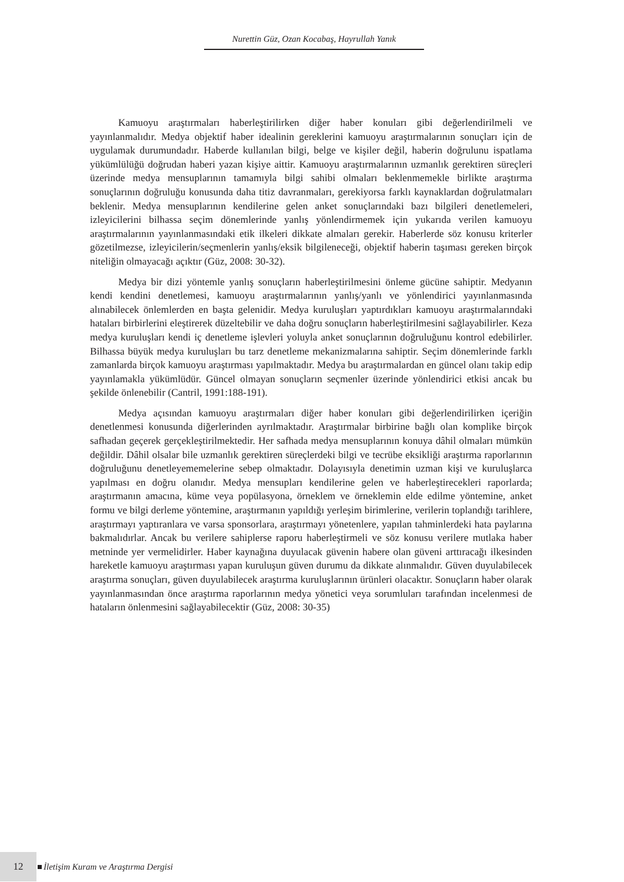Nurettin Güz, Ozan Kocabaş, Hayrullah Yanık
Kamuoyu araştırmaları haberleştirilirken diğer haber konuları gibi değerlendirilmeli ve yayınlanmalıdır. Medya objektif haber idealinin gereklerini kamuoyu araştırmalarının sonuçları için de uygulamak durumundadır. Haberde kullanılan bilgi, belge ve kişiler değil, haberin doğrulunu ispatlama yükümlülüğü doğrudan haberi yazan kişiye aittir. Kamuoyu araştırmalarının uzmanlık gerektiren süreçleri üzerinde medya mensuplarının tamamıyla bilgi sahibi olmaları beklenmemekle birlikte araştırma sonuçlarının doğruluğu konusunda daha titiz davranmaları, gerekiyorsa farklı kaynaklardan doğrulatmaları beklenir. Medya mensuplarının kendilerine gelen anket sonuçlarındaki bazı bilgileri denetlemeleri, izleyicilerini bilhassa seçim dönemlerinde yanlış yönlendirmemek için yukarıda verilen kamuoyu araştırmalarının yayınlanmasındaki etik ilkeleri dikkate almaları gerekir. Haberlerde söz konusu kriterler gözetilmezse, izleyicilerin/seçmenlerin yanlış/eksik bilgileneceği, objektif haberin taşıması gereken birçok niteliğin olmayacağı açıktır (Güz, 2008: 30-32).
Medya bir dizi yöntemle yanlış sonuçların haberleştirilmesini önleme gücüne sahiptir. Medyanın kendi kendini denetlemesi, kamuoyu araştırmalarının yanlış/yanlı ve yönlendirici yayınlanmasında alınabilecek önlemlerden en başta gelenidir. Medya kuruluşları yaptırdıkları kamuoyu araştırmalarındaki hataları birbirlerini eleştirerek düzeltebilir ve daha doğru sonuçların haberleştirilmesini sağlayabilirler. Keza medya kuruluşları kendi iç denetleme işlevleri yoluyla anket sonuçlarının doğruluğunu kontrol edebilirler. Bilhassa büyük medya kuruluşları bu tarz denetleme mekanizmalarına sahiptir. Seçim dönemlerinde farklı zamanlarda birçok kamuoyu araştırması yapılmaktadır. Medya bu araştırmalardan en güncel olanı takip edip yayınlamakla yükümlüdür. Güncel olmayan sonuçların seçmenler üzerinde yönlendirici etkisi ancak bu şekilde önlenebilir (Cantril, 1991:188-191).
Medya açısından kamuoyu araştırmaları diğer haber konuları gibi değerlendirilirken içeriğin denetlenmesi konusunda diğerlerinden ayrılmaktadır. Araştırmalar birbirine bağlı olan komplike birçok safhadan geçerek gerçekleştirilmektedir. Her safhada medya mensuplarının konuya dâhil olmaları mümkün değildir. Dâhil olsalar bile uzmanlık gerektiren süreçlerdeki bilgi ve tecrübe eksikliği araştırma raporlarının doğruluğunu denetleyememelerine sebep olmaktadır. Dolayısıyla denetimin uzman kişi ve kuruluşlarca yapılması en doğru olanıdır. Medya mensupları kendilerine gelen ve haberleştirecekleri raporlarda; araştırmanın amacına, küme veya popülasyona, örneklem ve örneklemin elde edilme yöntemine, anket formu ve bilgi derleme yöntemine, araştırmanın yapıldığı yerleşim birimlerine, verilerin toplandığı tarihlere, araştırmayı yaptıranlara ve varsa sponsorlara, araştırmayı yönetenlere, yapılan tahminlerdeki hata paylarına bakmalıdırlar. Ancak bu verilere sahiplerse raporu haberleştirmeli ve söz konusu verilere mutlaka haber metninde yer vermelidirler. Haber kaynağına duyulacak güvenin habere olan güveni arttıracağı ilkesinden hareketle kamuoyu araştırması yapan kuruluşun güven durumu da dikkate alınmalıdır. Güven duyulabilecek araştırma sonuçları, güven duyulabilecek araştırma kuruluşlarının ürünleri olacaktır. Sonuçların haber olarak yayınlanmasından önce araştırma raporlarının medya yönetici veya sorumluları tarafından incelenmesi de hataların önlenmesini sağlayabilecektir (Güz, 2008: 30-35)
12 İletişim Kuram ve Araştırma Dergisi